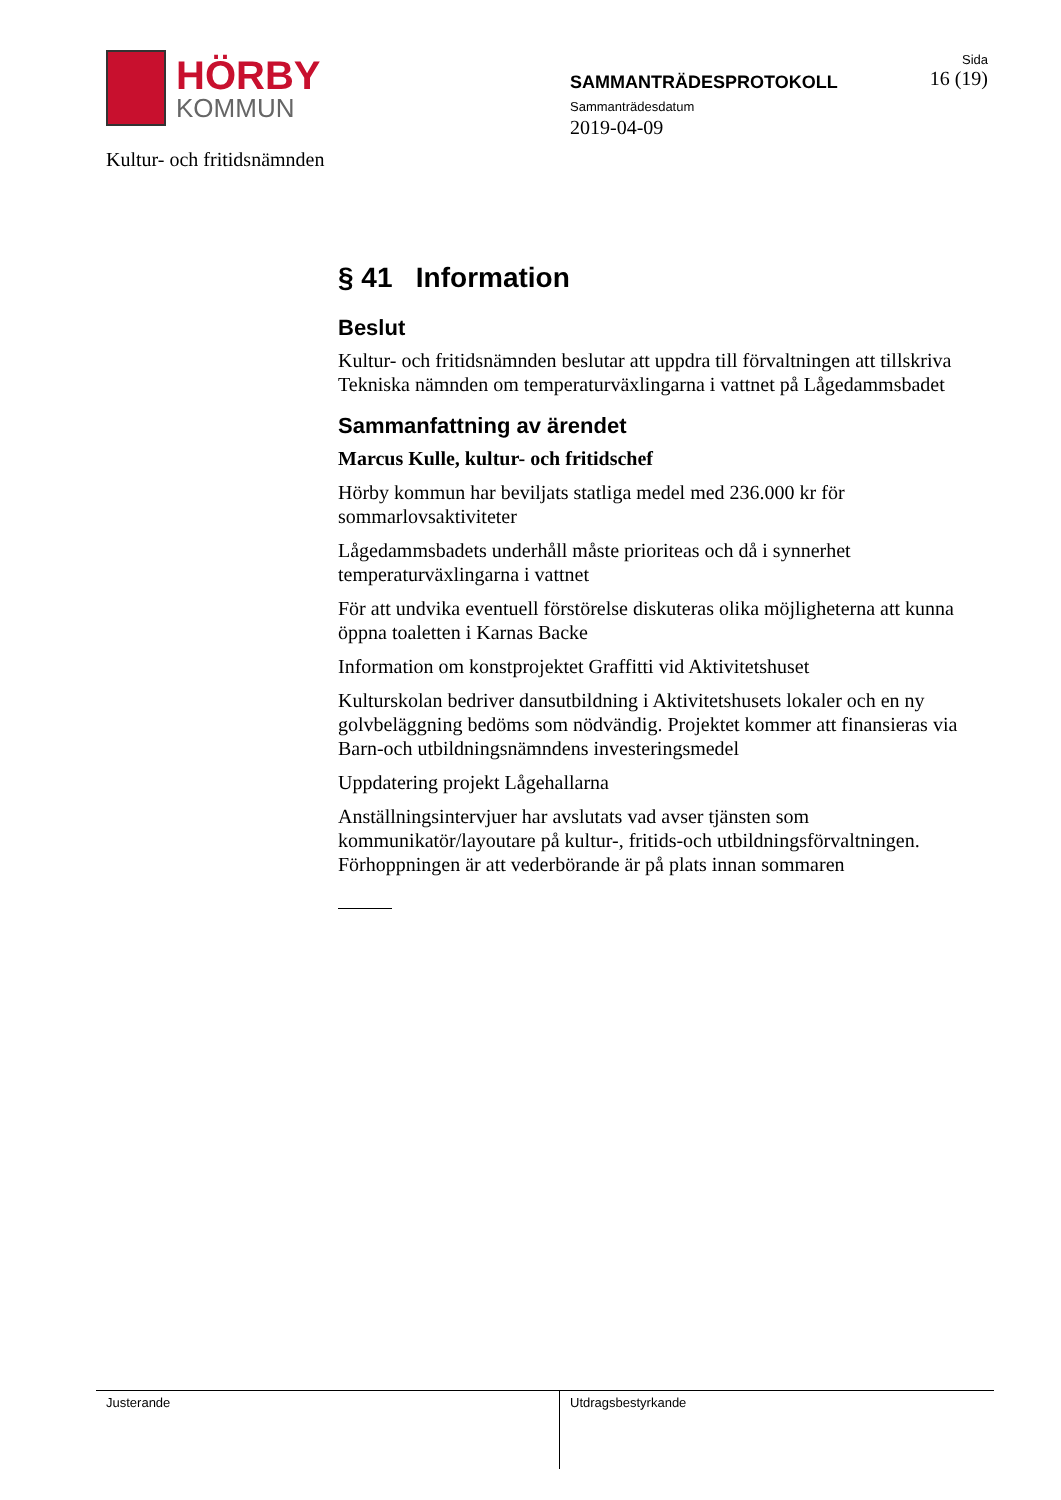HÖRBY
KOMMUN
Kultur- och fritidsnämnden
SAMMANTRÄDESPROTOKOLL
Sammanträdesdatum
2019-04-09
Sida
16 (19)
§ 41 Information
Beslut
Kultur- och fritidsnämnden beslutar att uppdra till förvaltningen att tillskriva Tekniska nämnden om temperaturväxlingarna i vattnet på Lågedammsbadet
Sammanfattning av ärendet
Marcus Kulle, kultur- och fritidschef
Hörby kommun har beviljats statliga medel med 236.000 kr för sommarlovsaktiviteter
Lågedammsbadets underhåll måste prioriteas och då i synnerhet temperaturväxlingarna i vattnet
För att undvika eventuell förstörelse diskuteras olika möjligheterna att kunna öppna toaletten i Karnas Backe
Information om konstprojektet Graffitti vid Aktivitetshuset
Kulturskolan bedriver dansutbildning i Aktivitetshusets lokaler och en ny golvbeläggning bedöms som nödvändig. Projektet kommer att finansieras via Barn-och utbildningsnämndens investeringsmedel
Uppdatering projekt Lågehallarna
Anställningsintervjuer har avslutats vad avser tjänsten som kommunikatör/layoutare på kultur-, fritids-och utbildningsförvaltningen. Förhoppningen är att vederbörande är på plats innan sommaren
Justerande Utdragsbestyrkande